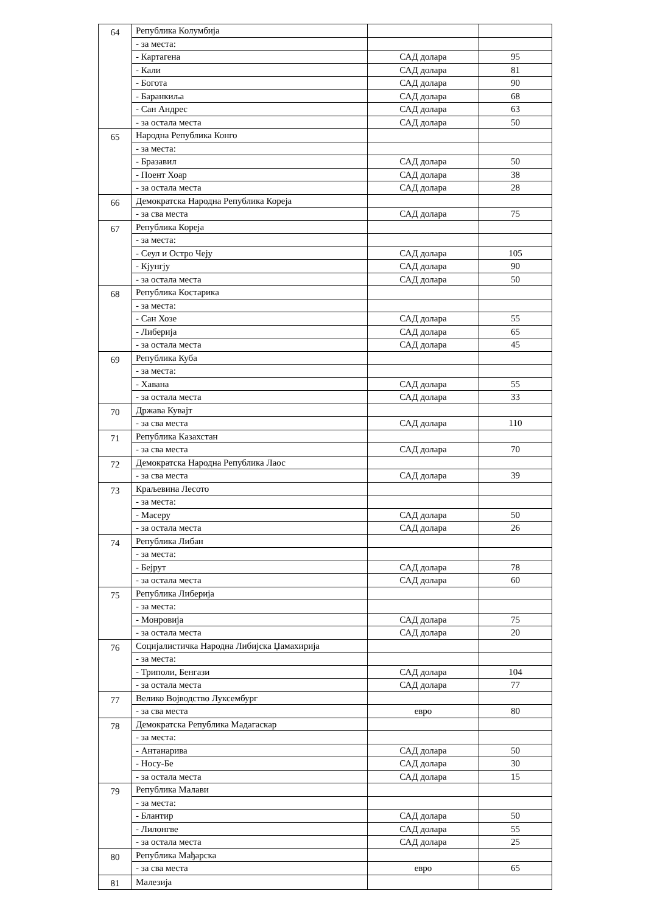| 64 | Република Колумбија | | |
| | - за места: | | |
| | - Картагена | САД долара | 95 |
| | - Кали | САД долара | 81 |
| | - Богота | САД долара | 90 |
| | - Баранкиља | САД долара | 68 |
| | - Сан Андрес | САД долара | 63 |
| | - за остала места | САД долара | 50 |
| 65 | Народна Република Конго | | |
| | - за места: | | |
| | - Бразавил | САД долара | 50 |
| | - Поент Хоар | САД долара | 38 |
| | - за остала места | САД долара | 28 |
| 66 | Демократска Народна Република Кореја | | |
| | - за сва места | САД долара | 75 |
| 67 | Република Кореја | | |
| | - за места: | | |
| | - Сеул и Остро Чеју | САД долара | 105 |
| | - Кјунгју | САД долара | 90 |
| | - за остала места | САД долара | 50 |
| 68 | Република Костарика | | |
| | - за места: | | |
| | - Сан Хозе | САД долара | 55 |
| | - Либерија | САД долара | 65 |
| | - за остала места | САД долара | 45 |
| 69 | Република Куба | | |
| | - за места: | | |
| | - Хавана | САД долара | 55 |
| | - за остала места | САД долара | 33 |
| 70 | Држава Кувајт | | |
| | - за сва места | САД долара | 110 |
| 71 | Република Казахстан | | |
| | - за сва места | САД долара | 70 |
| 72 | Демократска Народна Република Лаос | | |
| | - за сва места | САД долара | 39 |
| 73 | Краљевина Лесото | | |
| | - за места: | | |
| | - Масеру | САД долара | 50 |
| | - за остала места | САД долара | 26 |
| 74 | Република Либан | | |
| | - за места: | | |
| | - Бејрут | САД долара | 78 |
| | - за остала места | САД долара | 60 |
| 75 | Република Либерија | | |
| | - за места: | | |
| | - Монровија | САД долара | 75 |
| | - за остала места | САД долара | 20 |
| 76 | Социјалистичка Народна Либијска Џамахирија | | |
| | - за места: | | |
| | - Триполи, Бенгази | САД долара | 104 |
| | - за остала места | САД долара | 77 |
| 77 | Велико Војводство Луксембург | | |
| | - за сва места | евро | 80 |
| 78 | Демократска Република Мадагаскар | | |
| | - за места: | | |
| | - Антанарива | САД долара | 50 |
| | - Носу-Бе | САД долара | 30 |
| | - за остала места | САД долара | 15 |
| 79 | Република Малави | | |
| | - за места: | | |
| | - Блантир | САД долара | 50 |
| | - Лилонгве | САД долара | 55 |
| | - за остала места | САД долара | 25 |
| 80 | Република Мађарска | | |
| | - за сва места | евро | 65 |
| 81 | Малезија | | |